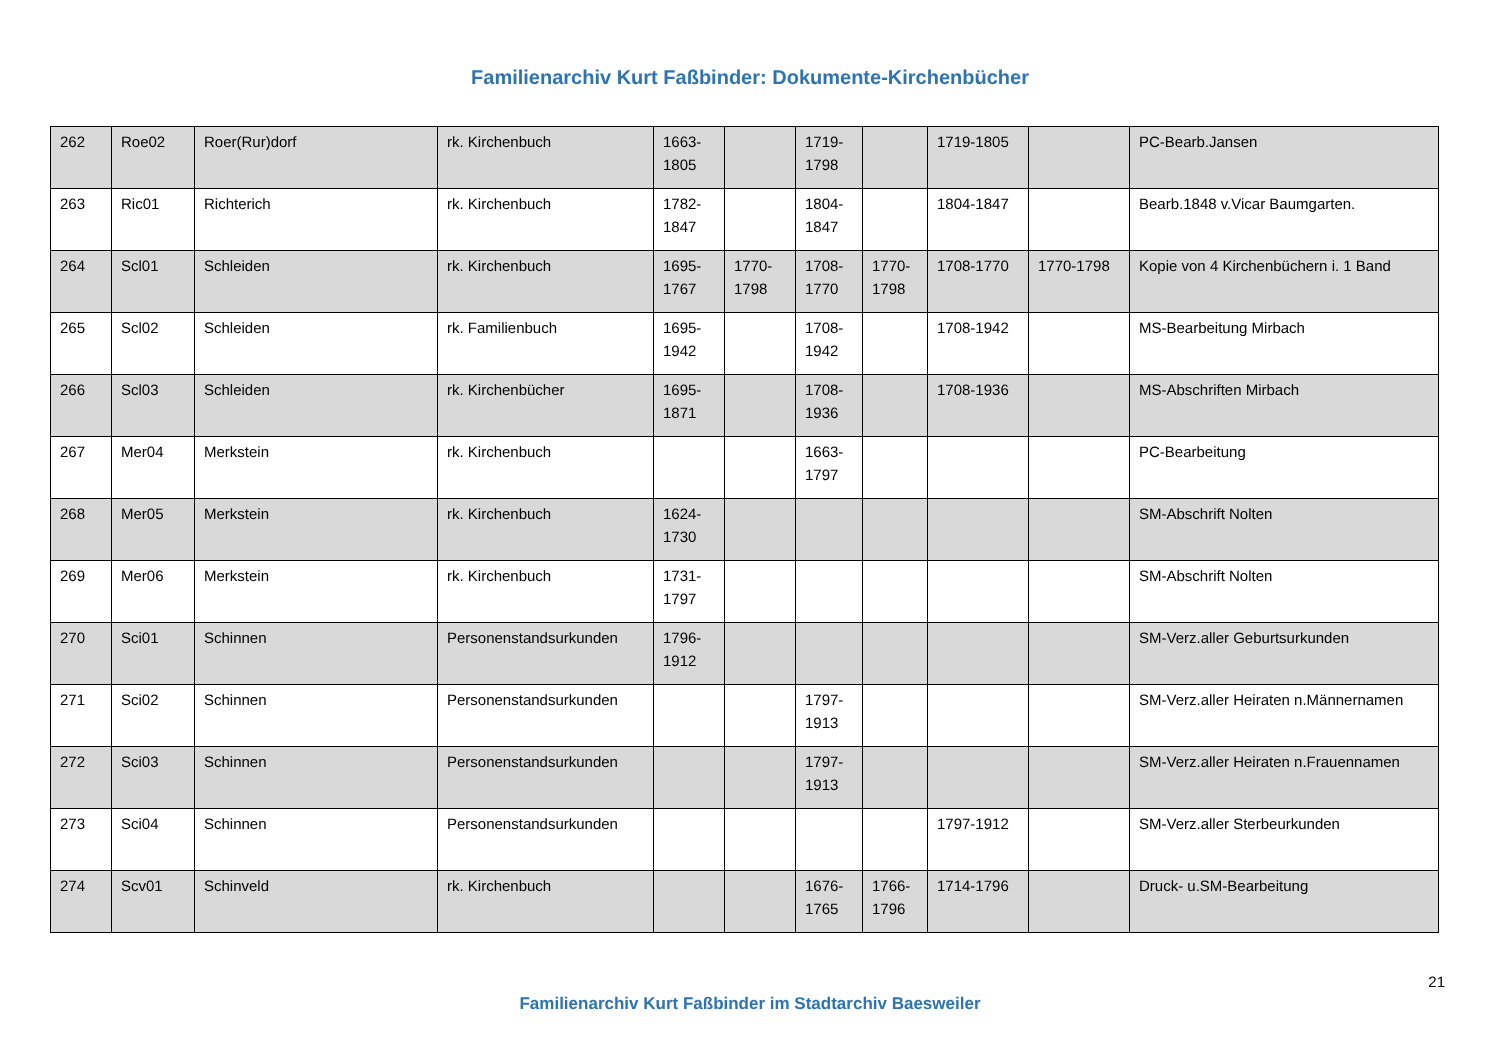Familienarchiv Kurt Faßbinder: Dokumente-Kirchenbücher
| 262 | Roe02 | Roer(Rur)dorf | rk. Kirchenbuch | 1663-1805 | | 1719-1798 | | 1719-1805 | | PC-Bearb.Jansen |
| 263 | Ric01 | Richterich | rk. Kirchenbuch | 1782-1847 | | 1804-1847 | | 1804-1847 | | Bearb.1848 v.Vicar Baumgarten. |
| 264 | Scl01 | Schleiden | rk. Kirchenbuch | 1695-1767 | 1770-1798 | 1708-1770 | 1770-1798 | 1708-1770 | 1770-1798 | Kopie von 4 Kirchenbüchern i. 1 Band |
| 265 | Scl02 | Schleiden | rk. Familienbuch | 1695-1942 | | 1708-1942 | | 1708-1942 | | MS-Bearbeitung Mirbach |
| 266 | Scl03 | Schleiden | rk. Kirchenbücher | 1695-1871 | | 1708-1936 | | 1708-1936 | | MS-Abschriften Mirbach |
| 267 | Mer04 | Merkstein | rk. Kirchenbuch | | | 1663-1797 | | | | PC-Bearbeitung |
| 268 | Mer05 | Merkstein | rk. Kirchenbuch | 1624-1730 | | | | | | SM-Abschrift Nolten |
| 269 | Mer06 | Merkstein | rk. Kirchenbuch | 1731-1797 | | | | | | SM-Abschrift Nolten |
| 270 | Sci01 | Schinnen | Personenstandsurkunden | 1796-1912 | | | | | | SM-Verz.aller Geburtsurkunden |
| 271 | Sci02 | Schinnen | Personenstandsurkunden | | | 1797-1913 | | | | SM-Verz.aller Heiraten n.Männernamen |
| 272 | Sci03 | Schinnen | Personenstandsurkunden | | | 1797-1913 | | | | SM-Verz.aller Heiraten n.Frauennamen |
| 273 | Sci04 | Schinnen | Personenstandsurkunden | | | | | 1797-1912 | | SM-Verz.aller Sterbeurkunden |
| 274 | Scv01 | Schinveld | rk. Kirchenbuch | | | 1676-1765 | 1766-1796 | 1714-1796 | | Druck- u.SM-Bearbeitung |
21
Familienarchiv Kurt Faßbinder im Stadtarchiv Baesweiler